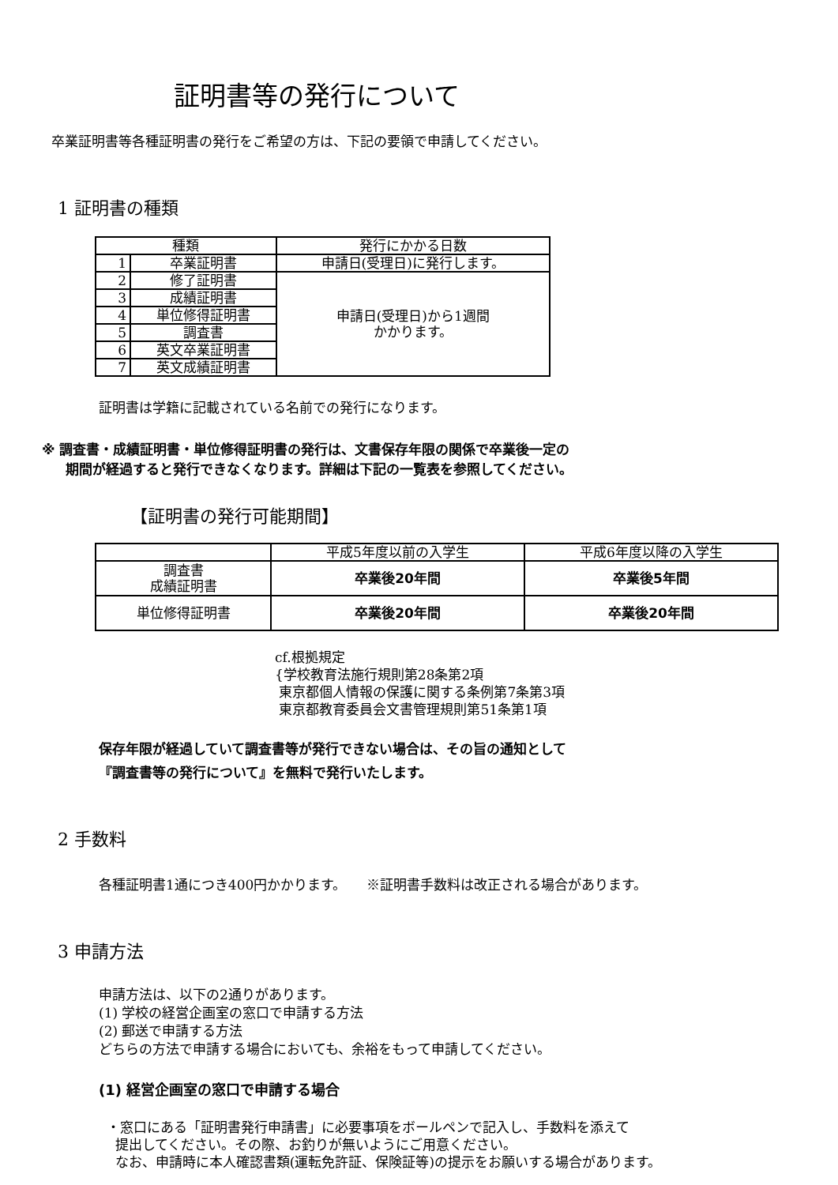証明書等の発行について
卒業証明書等各種証明書の発行をご希望の方は、下記の要領で申請してください。
1 証明書の種類
| 種類 | | 発行にかかる日数 |
| --- | --- | --- |
| 1 | 卒業証明書 | 申請日(受理日)に発行します。 |
| 2 | 修了証明書 | 申請日(受理日)から1週間 かかります。 |
| 3 | 成績証明書 | |
| 4 | 単位修得証明書 | |
| 5 | 調査書 | |
| 6 | 英文卒業証明書 | |
| 7 | 英文成績証明書 | |
証明書は学籍に記載されている名前での発行になります。
※ 調査書・成績証明書・単位修得証明書の発行は、文書保存年限の関係で卒業後一定の
期間が経過すると発行できなくなります。詳細は下記の一覧表を参照してください。
【証明書の発行可能期間】
| | 平成5年度以前の入学生 | 平成6年度以降の入学生 |
| 調査書 成績証明書 | 卒業後20年間 | 卒業後5年間 |
| 単位修得証明書 | 卒業後20年間 | 卒業後20年間 |
cf.根拠規定
{学校教育法施行規則第28条第2項
東京都個人情報の保護に関する条例第7条第3項
東京都教育委員会文書管理規則第51条第1項
保存年限が経過していて調査書等が発行できない場合は、その旨の通知として
『調査書等の発行について』を無料で発行いたします。
2 手数料
各種証明書1通につき400円かかります。　　※証明書手数料は改正される場合があります。
3 申請方法
申請方法は、以下の2通りがあります。
(1) 学校の経営企画室の窓口で申請する方法
(2) 郵送で申請する方法
どちらの方法で申請する場合においても、余裕をもって申請してください。
(1) 経営企画室の窓口で申請する場合
・窓口にある「証明書発行申請書」に必要事項をボールペンで記入し、手数料を添えて
提出してください。その際、お釣りが無いようにご用意ください。
なお、申請時に本人確認書類(運転免許証、保険証等)の提示をお願いする場合があります。